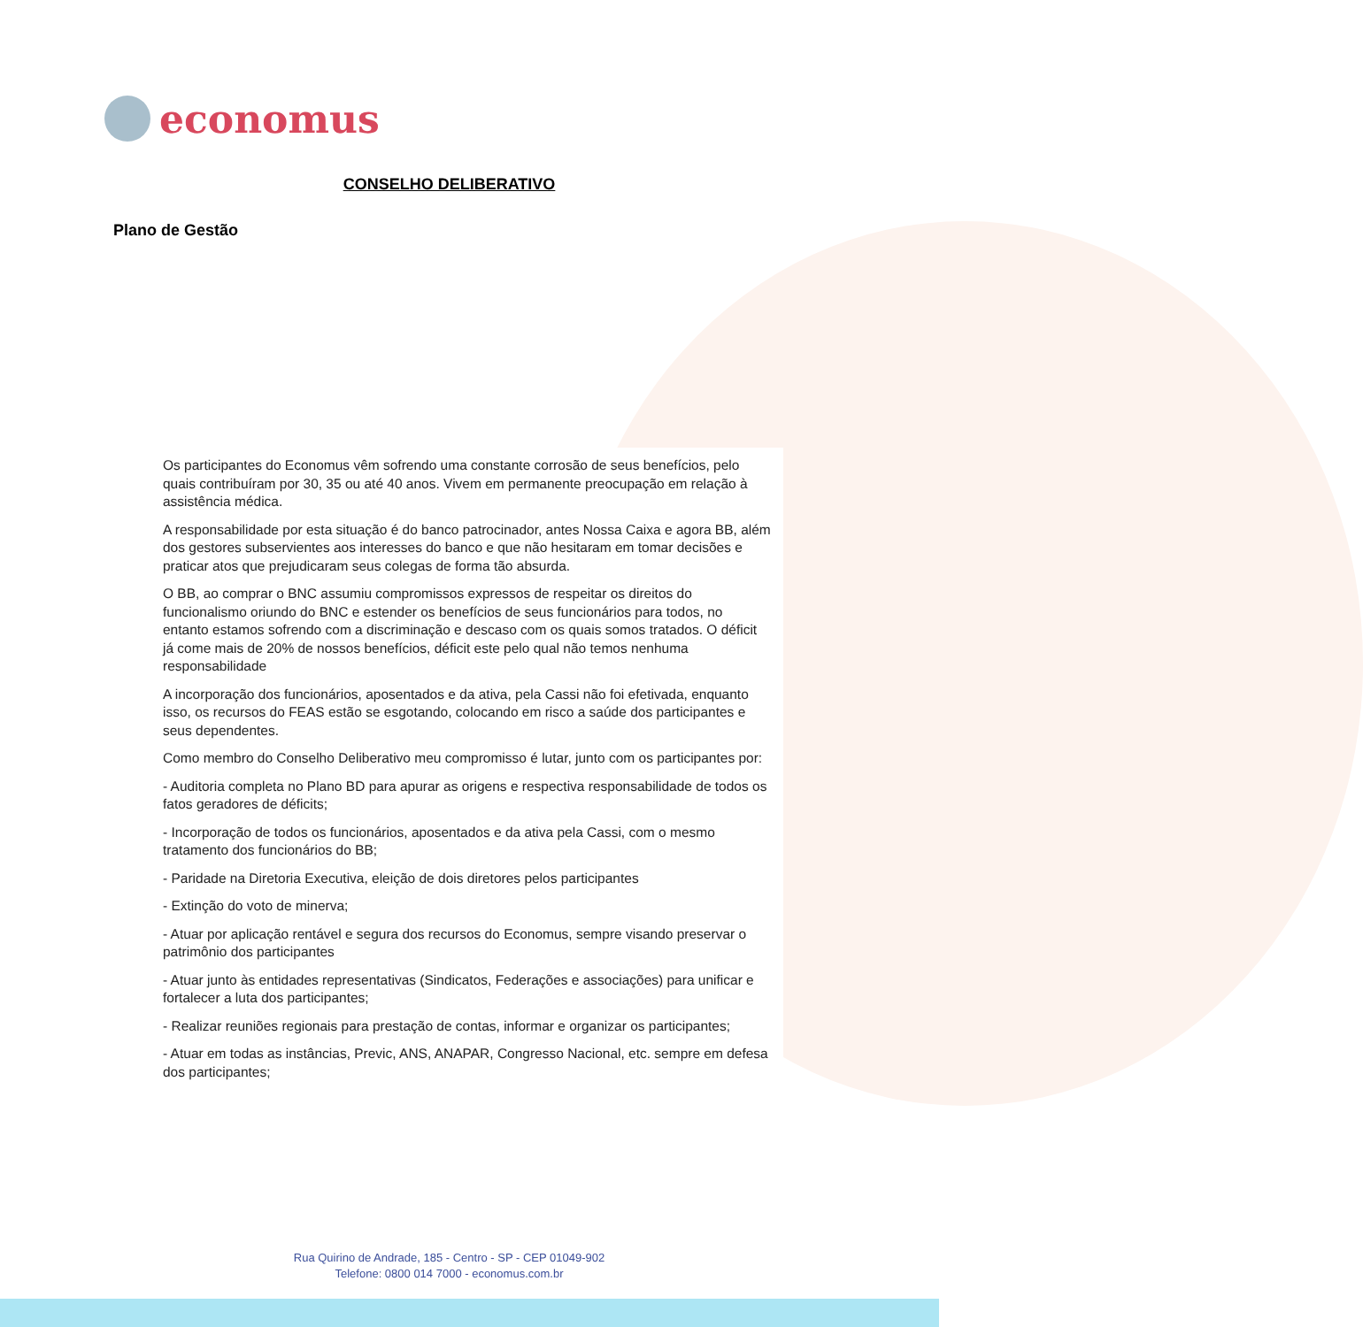economus
CONSELHO DELIBERATIVO
Plano de Gestão
Os participantes do Economus vêm sofrendo uma constante corrosão de seus benefícios, pelo quais contribuíram por 30, 35 ou até 40 anos. Vivem em permanente preocupação em relação à assistência médica.
A responsabilidade por esta situação é do banco patrocinador, antes Nossa Caixa e agora BB, além dos gestores subservientes aos interesses do banco e que não hesitaram em tomar decisões e praticar atos que prejudicaram seus colegas de forma tão absurda.
O BB, ao comprar o BNC assumiu compromissos expressos de respeitar os direitos do funcionalismo oriundo do BNC e estender os benefícios de seus funcionários para todos, no entanto estamos sofrendo com a discriminação e descaso com os quais somos tratados. O déficit já come mais de 20% de nossos benefícios, déficit este pelo qual não temos nenhuma responsabilidade
A incorporação dos funcionários, aposentados e da ativa, pela Cassi não foi efetivada, enquanto isso, os recursos do FEAS estão se esgotando, colocando em risco a saúde dos participantes e seus dependentes.
Como membro do Conselho Deliberativo meu compromisso é lutar, junto com os participantes por:
- Auditoria completa no Plano BD para apurar as origens e respectiva responsabilidade de todos os fatos geradores de déficits;
- Incorporação de todos os funcionários, aposentados e da ativa pela Cassi, com o mesmo tratamento dos funcionários do BB;
- Paridade na Diretoria Executiva, eleição de dois diretores pelos participantes
- Extinção do voto de minerva;
- Atuar por aplicação rentável e segura dos recursos do Economus, sempre visando preservar o patrimônio dos participantes
- Atuar junto às entidades representativas (Sindicatos, Federações e associações) para unificar e fortalecer a luta dos participantes;
- Realizar reuniões regionais para prestação de contas, informar e organizar os participantes;
- Atuar em todas as instâncias, Previc, ANS, ANAPAR, Congresso Nacional, etc. sempre em defesa dos participantes;
Rua Quirino de Andrade, 185 - Centro - SP - CEP 01049-902
Telefone: 0800 014 7000 - economus.com.br